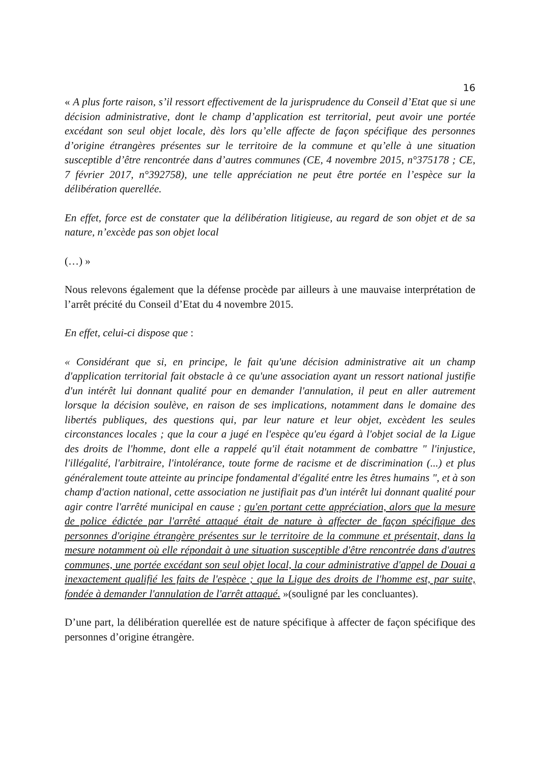16
« A plus forte raison, s’il ressort effectivement de la jurisprudence du Conseil d’Etat que si une décision administrative, dont le champ d’application est territorial, peut avoir une portée excédant son seul objet locale, dès lors qu’elle affecte de façon spécifique des personnes d’origine étrangères présentes sur le territoire de la commune et qu’elle à une situation susceptible d’être rencontrée dans d’autres communes (CE, 4 novembre 2015, n°375178 ; CE, 7 février 2017, n°392758), une telle appréciation ne peut être portée en l’espèce sur la délibération querellée.
En effet, force est de constater que la délibération litigieuse, au regard de son objet et de sa nature, n’excède pas son objet local
(…) »
Nous relevons également que la défense procède par ailleurs à une mauvaise interprétation de l’arrêt précité du Conseil d’Etat du 4 novembre 2015.
En effet, celui-ci dispose que :
« Considérant que si, en principe, le fait qu'une décision administrative ait un champ d'application territorial fait obstacle à ce qu'une association ayant un ressort national justifie d'un intérêt lui donnant qualité pour en demander l'annulation, il peut en aller autrement lorsque la décision soulève, en raison de ses implications, notamment dans le domaine des libertés publiques, des questions qui, par leur nature et leur objet, excèdent les seules circonstances locales ; que la cour a jugé en l'espèce qu'eu égard à l'objet social de la Ligue des droits de l'homme, dont elle a rappelé qu'il était notamment de combattre " l'injustice, l'illégalité, l'arbitraire, l'intolérance, toute forme de racisme et de discrimination (...) et plus généralement toute atteinte au principe fondamental d'égalité entre les êtres humains ", et à son champ d'action national, cette association ne justifiait pas d'un intérêt lui donnant qualité pour agir contre l'arrêté municipal en cause ; qu'en portant cette appréciation, alors que la mesure de police édictée par l'arrêté attaqué était de nature à affecter de façon spécifique des personnes d'origine étrangère présentes sur le territoire de la commune et présentait, dans la mesure notamment où elle répondait à une situation susceptible d'être rencontrée dans d'autres communes, une portée excédant son seul objet local, la cour administrative d'appel de Douai a inexactement qualifié les faits de l'espèce ; que la Ligue des droits de l'homme est, par suite, fondée à demander l'annulation de l'arrêt attaqué. »(souligné par les concluantes).
D’une part, la délibération querellée est de nature spécifique à affecter de façon spécifique des personnes d’origine étrangère.